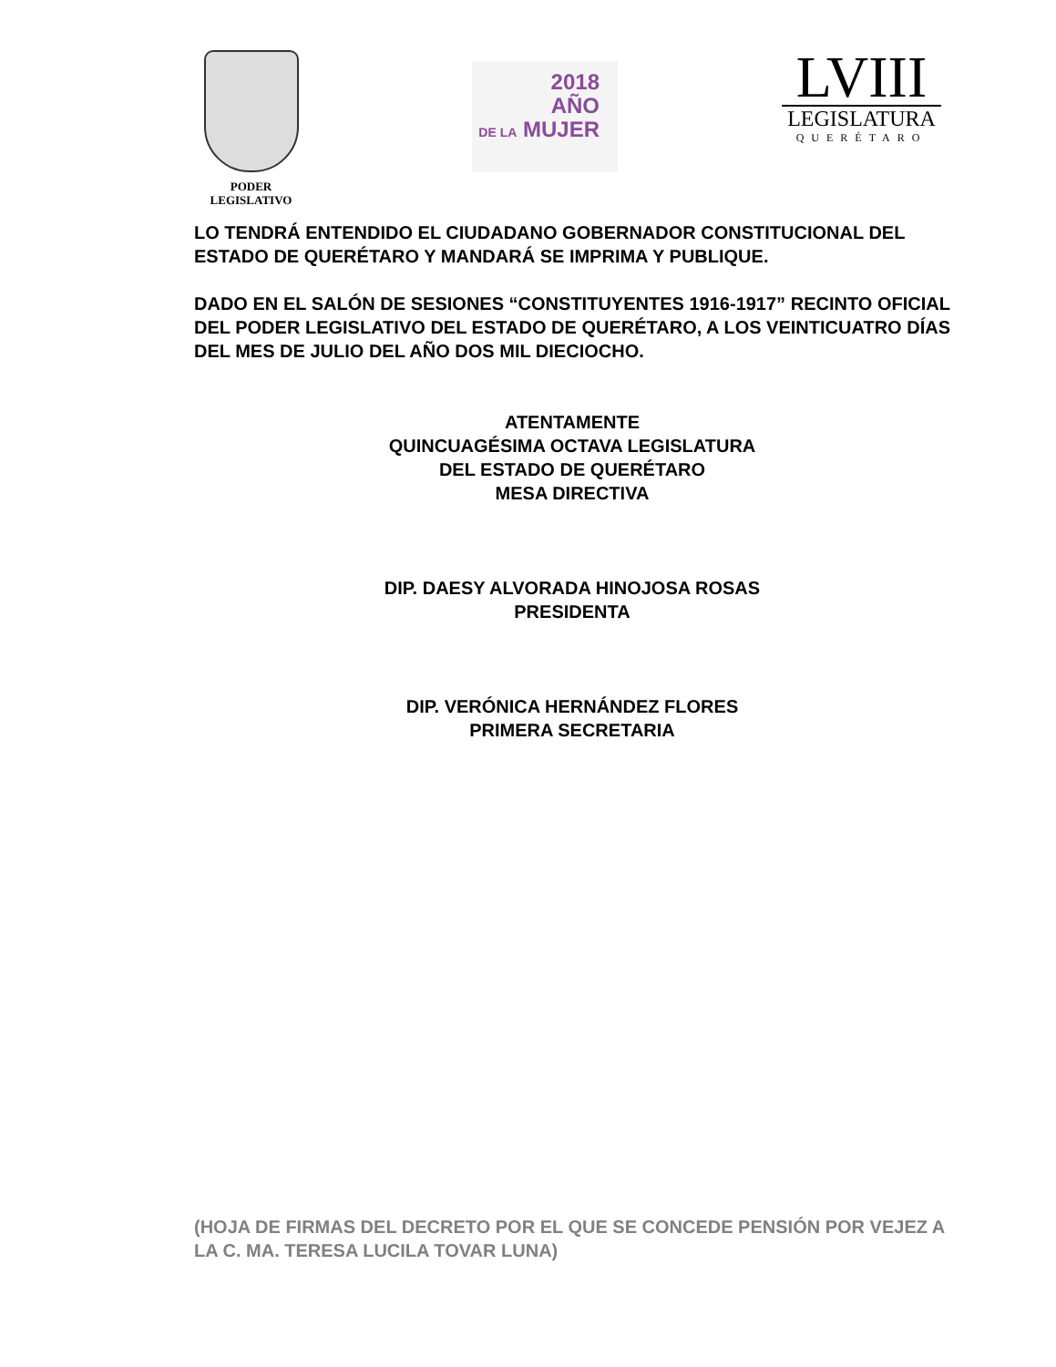PODER
LEGISLATIVO
2018
AÑO
DE LA MUJER
LVIII
LEGISLATURA
QUERÉTARO
LO TENDRÁ ENTENDIDO EL CIUDADANO GOBERNADOR CONSTITUCIONAL DEL ESTADO DE QUERÉTARO Y MANDARÁ SE IMPRIMA Y PUBLIQUE.
DADO EN EL SALÓN DE SESIONES “CONSTITUYENTES 1916-1917” RECINTO OFICIAL DEL PODER LEGISLATIVO DEL ESTADO DE QUERÉTARO, A LOS VEINTICUATRO DÍAS DEL MES DE JULIO DEL AÑO DOS MIL DIECIOCHO.
ATENTAMENTE
QUINCUAGÉSIMA OCTAVA LEGISLATURA
DEL ESTADO DE QUERÉTARO
MESA DIRECTIVA
DIP. DAESY ALVORADA HINOJOSA ROSAS
PRESIDENTA
DIP. VERÓNICA HERNÁNDEZ FLORES
PRIMERA SECRETARIA
(HOJA DE FIRMAS DEL DECRETO POR EL QUE SE CONCEDE PENSIÓN POR VEJEZ A LA C. MA. TERESA LUCILA TOVAR LUNA)